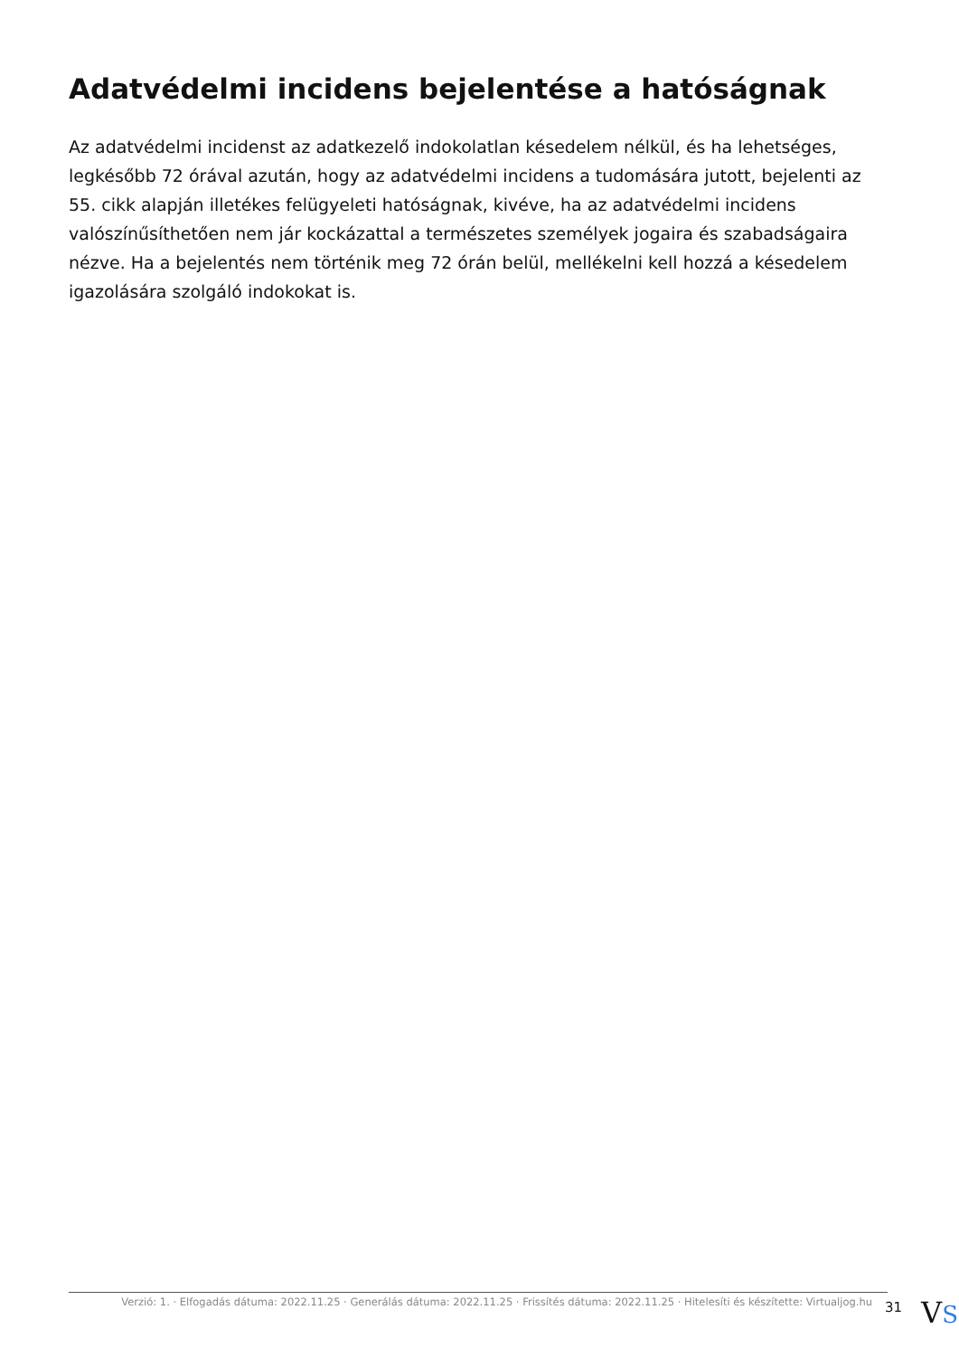Adatvédelmi incidens bejelentése a hatóságnak
Az adatvédelmi incidenst az adatkezelő indokolatlan késedelem nélkül, és ha lehetséges, legkésőbb 72 órával azután, hogy az adatvédelmi incidens a tudomására jutott, bejelenti az 55. cikk alapján illetékes felügyeleti hatóságnak, kivéve, ha az adatvédelmi incidens valószínűsíthetően nem jár kockázattal a természetes személyek jogaira és szabadságaira nézve. Ha a bejelentés nem történik meg 72 órán belül, mellékelni kell hozzá a késedelem igazolására szolgáló indokokat is.
Verzió: 1. · Elfogadás dátuma: 2022.11.25 · Generálás dátuma: 2022.11.25 · Frissítés dátuma: 2022.11.25 · Hitelesíti és készítette: Virtualjog.hu
31
VS